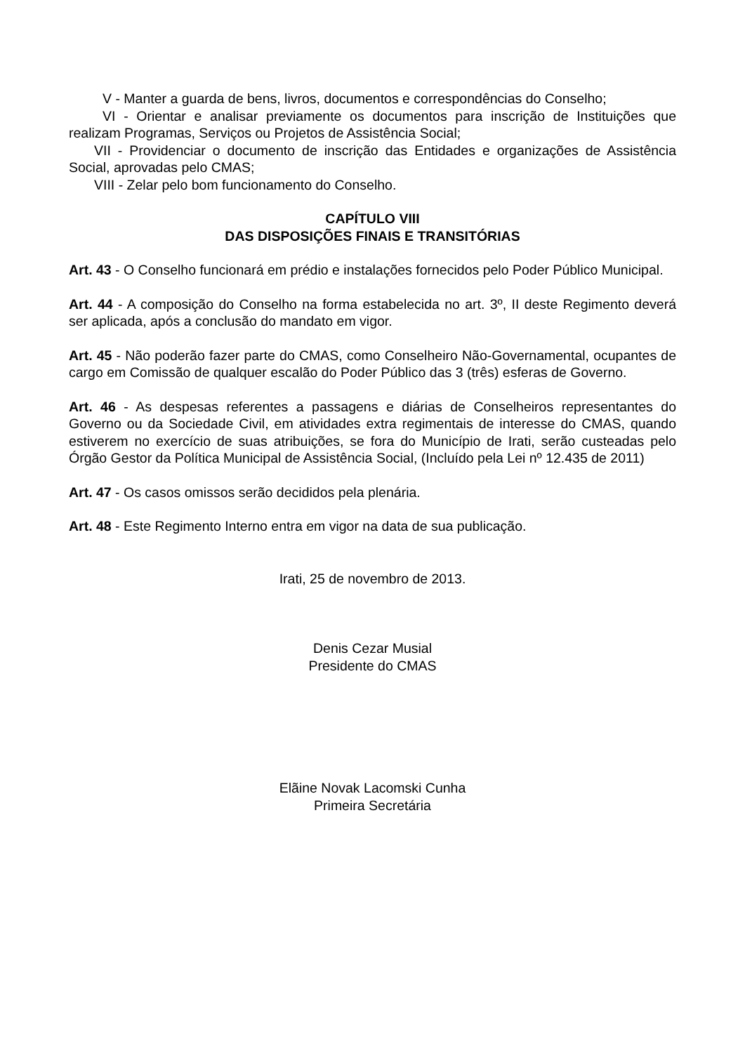V - Manter a guarda de bens, livros, documentos e correspondências do Conselho;
VI - Orientar e analisar previamente os documentos para inscrição de Instituições que realizam Programas, Serviços ou Projetos de Assistência Social;
VII - Providenciar o documento de inscrição das Entidades e organizações de Assistência Social, aprovadas pelo CMAS;
VIII - Zelar pelo bom funcionamento do Conselho.
CAPÍTULO VIII
DAS DISPOSIÇÕES FINAIS E TRANSITÓRIAS
Art. 43 - O Conselho funcionará em prédio e instalações fornecidos pelo Poder Público Municipal.
Art. 44 - A composição do Conselho na forma estabelecida no art. 3º, II deste Regimento deverá ser aplicada, após a conclusão do mandato em vigor.
Art. 45 - Não poderão fazer parte do CMAS, como Conselheiro Não-Governamental, ocupantes de cargo em Comissão de qualquer escalão do Poder Público das 3 (três) esferas de Governo.
Art. 46 - As despesas referentes a passagens e diárias de Conselheiros representantes do Governo ou da Sociedade Civil, em atividades extra regimentais de interesse do CMAS, quando estiverem no exercício de suas atribuições, se fora do Município de Irati, serão custeadas pelo Órgão Gestor da Política Municipal de Assistência Social, (Incluído pela Lei nº 12.435 de 2011)
Art. 47 - Os casos omissos serão decididos pela plenária.
Art. 48 - Este Regimento Interno entra em vigor na data de sua publicação.
Irati, 25 de novembro de 2013.
Denis Cezar Musial
Presidente do CMAS
Elãine Novak Lacomski Cunha
Primeira Secretária